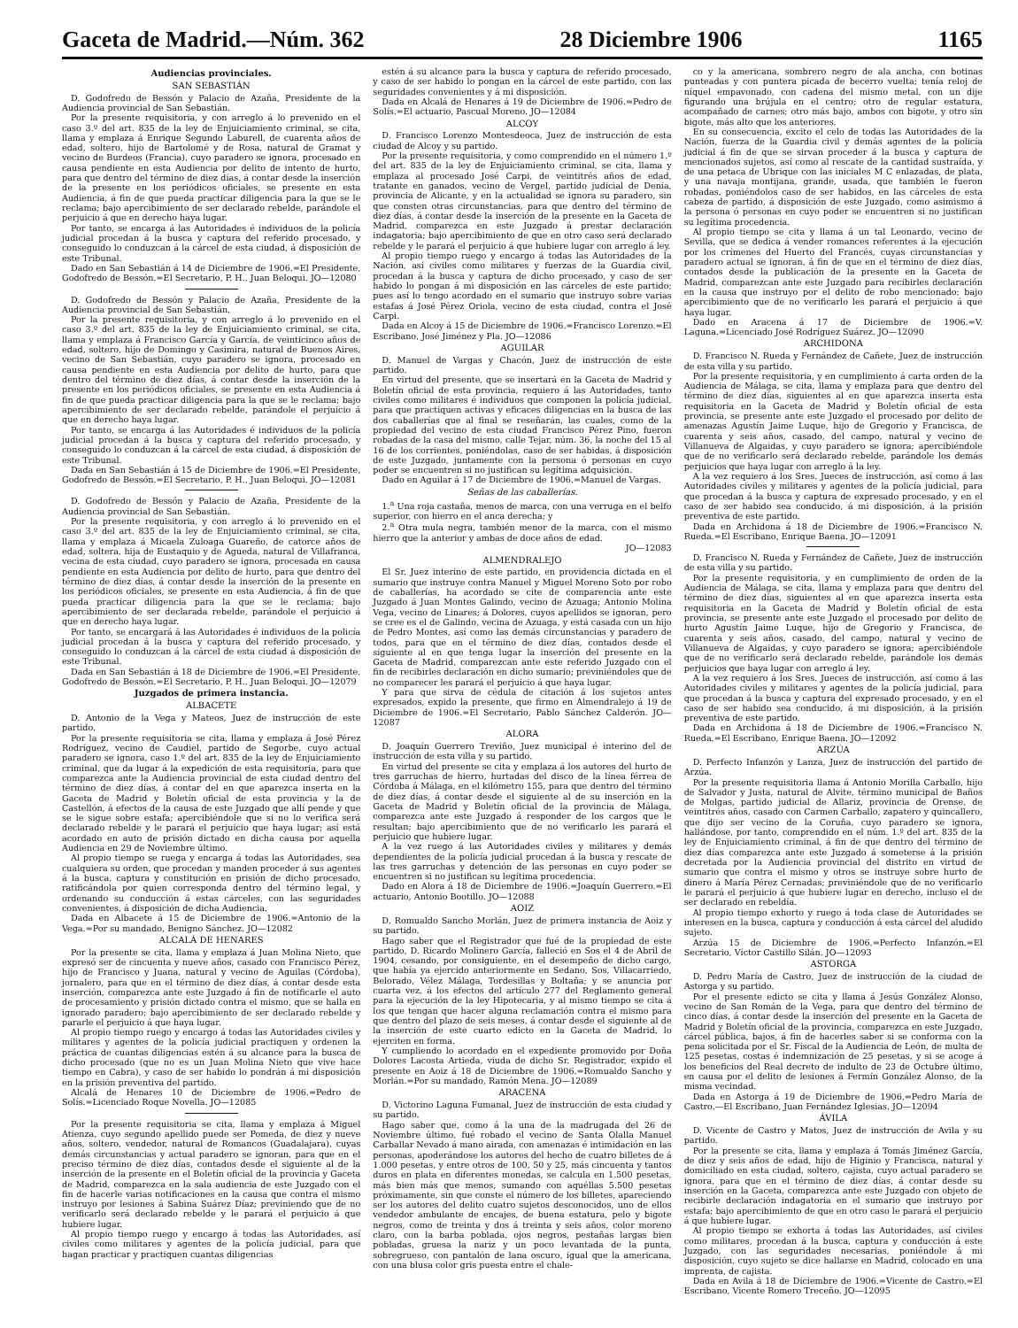Gaceta de Madrid.—Núm. 362 28 Diciembre 1906 1165
Audiencias provinciales.
SAN SEBASTIÁN
D. Godofredo de Bessón y Palacio de Azaña, Presidente de la Audiencia provincial de San Sebastián.
Por la presente requisitoria, y con arreglo á lo prevenido en el caso 3.º del art. 835 de la ley de Enjuiciamiento criminal, se cita, llama y emplaza á Enrique Segundo Laburell, de cuarenta años de edad, soltero, hijo de Bartolomé y de Rosa, natural de Gramat y vecino de Burdeos (Francia), cuyo paradero se ignora, procesado en causa pendiente en esta Audiencia por delito de intento de hurto, para que dentro del término de diez días, á contar desde la inserción de la presente en los periódicos oficiales, se presente en esta Audiencia, á fin de que pueda practicar diligencia para la que se le reclama; bajo apercibimiento de ser declarado rebelde, parándole el perjuicio á que en derecho haya lugar.
Por tanto, se encarga á las Autoridades é individuos de la policía judicial procedan á la busca y captura del referido procesado, y conseguido lo conduzcan á la cárcel de esta ciudad, á disposición de este Tribunal.
Dado en San Sebastián á 14 de Diciembre de 1906.=El Presidente, Godofredo de Bessón.=El Secretario, P. H., Juan Beloqui. JO—12080
D. Godofredo de Bessón y Palacio de Azaña, Presidente de la Audiencia provincial de San Sebastián.
Por la presente requisitoria, y con arreglo á lo prevenido en el caso 3.º del art. 835 de la ley de Enjuiciamiento criminal, se cita, llama y emplaza á Francisco García y García, de veinticinco años de edad, soltero, hijo de Domingo y Casimira, natural de Buenos Aires, vecino de San Sebastián, cuyo paradero se ignora, procesado en causa pendiente en esta Audiencia por delito de hurto, para que dentro del término de diez días, á contar desde la inserción de la presente en los periódicos oficiales, se presente en esta Audiencia á fin de que pueda practicar diligencia para la que se le reclama; bajo apercibimiento de ser declarado rebelde, parándole el perjuicio á que en derecho haya lugar.
Por tanto, se encarga á las Autoridades é individuos de la policía judicial procedan á la busca y captura del referido procesado, y conseguido lo conduzcan á la cárcel de esta ciudad, á disposición de este Tribunal.
Dada en San Sebastián á 15 de Diciembre de 1906.=El Presidente, Godofredo de Bessón.=El Secretario, P. H., Juan Beloqui. JO—12081
D. Godofredo de Bessón y Palacio de Azaña, Presidente de la Audiencia provincial de San Sebastián.
Por la presente requisitoria, y con arreglo á lo prevenido en el caso 3.º del art. 835 de la ley de Enjuiciamiento criminal, se cita, llama y emplaza á Micaela Zuloaga Guareño, de catorce años de edad, soltera, hija de Eustaquio y de Agueda, natural de Villafranca, vecina de esta ciudad, cuyo paradero se ignora, procesada en causa pendiente en esta Audiencia por delito de hurto, para que dentro del término de diez días, á contar desde la inserción de la presente en los periódicos oficiales, se presente en esta Audiencia, á fin de que pueda practicar diligencia para la que se le reclama; bajo apercibimiento de ser declarada rebelde, parándole el perjuicio á que en derecho haya lugar.
Por tanto, se encargará á las Autoridades é individuos de la policía judicial procedan á la busca y captura del referido procesado, y conseguido lo conduzcan á la cárcel de esta ciudad á disposición de este Tribunal.
Dada en San Sebastián á 18 de Diciembre de 1906.=El Presidente, Godofredo de Bessón.=El Secretario, P. H., Juan Beloqui. JO—12079
Juzgados de primera instancia.
ALBACETE
D. Antonio de la Vega y Mateos, Juez de instrucción de este partido.
Por la presente requisitoria se cita, llama y emplaza á José Pérez Rodríguez, vecino de Caudiel, partido de Segorbe, cuyo actual paradero se ignora, caso 1.º del art. 835 de la ley de Enjuiciamiento criminal, que da lugar á la expedición de esta requisitoria, para que comparezca ante la Audiencia provincial de esta ciudad dentro del término de diez días, á contar del en que aparezca inserta en la Gaceta de Madrid y Boletín oficial de esta provincia y la de Castellón, á efectos de la causa de este Juzgado que allí pende y que se le sigue sobre estafa; apercibiéndole que si no lo verifica será declarado rebelde y le parará el perjuicio que haya lugar; así está acordado en auto de prisión dictado en dicha causa por aquella Audiencia en 29 de Noviembre último.
Al propio tiempo se ruega y encarga á todas las Autoridades, sea cualquiera su orden, que procedan y manden proceder á sus agentes á la busca, captura y constitución en prisión de dicho procesado, ratificándola por quien corresponda dentro del término legal, y ordenando su conducción á estas cárceles, con las seguridades convenientes, á disposición de dicha Audiencia.
Dada en Albacete á 15 de Diciembre de 1906.=Antonio de la Vega.=Por su mandado, Benigno Sánchez. JO—12082
ALCALÁ DE HENARES
Por la presente se cita, llama y emplaza á Juan Molina Nieto, que expresó ser de cincuenta y nueve años, casado con Francisco Pérez, hijo de Francisco y Juana, natural y vecino de Aguilas (Córdoba), jornalero, para que en el término de diez días, á contar desde esta inserción, comparezca ante este Juzgado á fin de notificarle el auto de procesamiento y prisión dictado contra el mismo, que se halla en ignorado paradero; bajo apercibimiento de ser declarado rebelde y pararle el perjuicio á que haya lugar.
Al propio tiempo ruego y encargo á todas las Autoridades civiles y militares y agentes de la policía judicial practiquen y ordenen la práctica de cuantas diligencias estén á su alcance para la busca de dicho procesado (que no es un Juan Molina Nieto que vive hace tiempo en Cabra), y caso de ser habido lo pondrán á mi disposición en la prisión preventiva del partido.
Alcalá de Henares 10 de Diciembre de 1906.=Pedro de Solís.=Licenciado Roque Novella. JO—12085
Por la presente requisitoria se cita, llama y emplaza á Miguel Atienza, cuyo segundo apellido puede ser Pomeda, de diez y nueve años, soltero, vendedor, natural de Romancos (Guadalajara), cuyas demás circunstancias y actual paradero se ignoran, para que en el preciso término de diez días, contados desde el siguiente al de la inserción de la presente en el Boletín oficial de la provincia y Gaceta de Madrid, comparezca en la sala audiencia de este Juzgado con el fin de hacerle varias notificaciones en la causa que contra el mismo instruyo por lesiones á Sabina Suárez Díaz; previniendo que de no verificarlo será declarado rebelde y le parará el perjuicio á que hubiere lugar.
Al propio tiempo ruego y encargo á todas las Autoridades, así civiles como militares y agentes de la policía judicial, para que hagan practicar y practiquen cuantas diligencias
estén á su alcance para la busca y captura de referido procesado, y caso de ser habido lo pongan en la cárcel de este partido, con las seguridades convenientes y á mi disposición.
Dada en Alcalá de Henares á 19 de Diciembre de 1906.=Pedro de Solís.=El actuario, Pascual Moreno. JO—12084
ALCOY
D. Francisco Lorenzo Montesdeoca, Juez de instrucción de esta ciudad de Alcoy y su partido.
Por la presente requisitoria, y como comprendido en el número 1.º del art. 835 de la ley de Enjuiciamiento criminal, se cita, llama y emplaza al procesado José Carpi, de veintitrés años de edad, tratante en ganados, vecino de Vergel, partido judicial de Denia, provincia de Alicante, y en la actualidad se ignora su paradero, sin que consten otras circunstancias, para que dentro del término de diez días, á contar desde la inserción de la presente en la Gaceta de Madrid, comparezca en este Juzgado á prestar declaración indagatoria; bajo apercibimiento de que en otro caso será declarado rebelde y le parará el perjuicio á que hubiere lugar con arreglo á ley.
Al propio tiempo ruego y encargo á todas las Autoridades de la Nación, así civiles como militares y fuerzas de la Guardia civil, procedan á la busca y captura de dicho procesado, y caso de ser habido lo pongan á mi disposición en las cárceles de este partido; pues así lo tengo acordado en el sumario que instruyo sobre varias estafas á José Pérez Oriola, vecino de esta ciudad, contra el José Carpi.
Dada en Alcoy á 15 de Diciembre de 1906.=Francisco Lorenzo.=El Escribano, José Jiménez y Pla. JO—12086
AGUILAR
D. Manuel de Vargas y Chacón, Juez de instrucción de este partido.
En virtud del presente, que se insertará en la Gaceta de Madrid y Boletín oficial de esta provincia, requiero á las Autoridades, tanto civiles como militares é individuos que componen la policía judicial, para que practiquen activas y eficaces diligencias en la busca de las dos caballerías que al final se reseñarán, las cuales, como de la propiedad del vecino de esta ciudad Francisco Pérez Pino, fueron robadas de la casa del mismo, calle Tejar, núm. 36, la noche del 15 al 16 de los corrientes, poniéndolas, caso de ser habidas, á disposición de este Juzgado, juntamente con la persona ó personas en cuyo poder se encuentren si no justifican su legítima adquisición.
Dado en Aguilar á 17 de Diciembre de 1906.=Manuel de Vargas.
Señas de las caballerías.
1.<sup>a</sup> Una roja castaña, menos de marca, con una verruga en el belfo superior, con hierro en el anca derecha; y
2.<sup>a</sup> Otra mula negra, también menor de la marca, con el mismo hierro que la anterior y ambas de doce años de edad.
JO—12083
ALMENDRALEJO
El Sr. Juez interino de este partido, en providencia dictada en el sumario que instruye contra Manuel y Miguel Moreno Soto por robo de caballerías, ha acordado se cite de comparencia ante este Juzgado á Juan Montes Galindo, vecino de Azuaga; Antonio Molina Vega, vecino de Linares; á Dolores, cuyos apellidos se ignoran, pero se cree es el de Galindo, vecina de Azuaga, y está casada con un hijo de Pedro Montes, así como las demás circunstancias y paradero de todos, para que en el término de diez días, contados desde el siguiente al en que tenga lugar la inserción del presente en la Gaceta de Madrid, comparezcan ante este referido Juzgado con el fin de recibirles declaración en dicho sumario; previniéndoles que de no comparecer les parará el perjuicio á que haya lugar.
Y para que sirva de cédula de citación á los sujetos antes expresados, expido la presente, que firmo en Almendralejo á 19 de Diciembre de 1906.=El Secretario, Pablo Sánchez Calderón. JO—12087
ALORA
D. Joaquín Guerrero Treviño, Juez municipal é interino del de instrucción de esta villa y su partido.
En virtud del presente se cita y emplaza á los autores del hurto de tres garruchas de hierro, hurtadas del disco de la línea férrea de Córdoba á Málaga, en el kilómetro 155, para que dentro del término de diez días, á contar desde el siguiente al de su inserción en la Gaceta de Madrid y Boletín oficial de la provincia de Málaga, comparezca ante este Juzgado á responder de los cargos que le resultan; bajo apercibimiento que de no verificarlo les parará el perjuicio que hubiere lugar.
A la vez ruego á las Autoridades civiles y militares y demás dependientes de la policía judicial procedan á la busca y rescate de las tres garruchas y detención de las personas en cuyo poder se encuentren si no justifican su legítima procedencia.
Dado en Alora á 18 de Diciembre de 1906.=Joaquín Guerrero.=El actuario, Antonio Bootillo. JO—12088
AOIZ
D. Romualdo Sancho Morlán, Juez de primera instancia de Aoiz y su partido.
Hago saber que el Registrador que fué de la propiedad de este partido, D. Ricardo Molinero García, falleció en Sos el 4 de Abril de 1904, cesando, por consiguiente, en el desempeño de dicho cargo, que había ya ejercido anteriormente en Sedano, Sos, Villacarriedo, Belorado, Vélez Málaga, Tordesillas y Boltaña; y se anuncia por cuarta vez, á los efectos del artículo 277 del Reglamento general para la ejecución de la ley Hipotecaria, y al mismo tiempo se cita á los que tengan que hacer alguna reclamación contra el mismo para que dentro del plazo de seis meses, á contar desde el siguiente al de la inserción de este cuarto edicto en la Gaceta de Madrid, lo ejerciten en forma.
Y cumpliendo lo acordado en el expediente promovido por Doña Dolores Lacosta Artieda, viuda de dicho Sr. Registrador, expido el presente en Aoiz á 18 de Diciembre de 1906.=Romualdo Sancho y Morlán.=Por su mandado, Ramón Mena. JO—12089
ARACENA
D. Victorino Laguna Fumanal, Juez de instrucción de esta ciudad y su partido.
Hago saber que, como á la una de la madrugada del 26 de Noviembre último, fué robado el vecino de Santa Olalla Manuel Carballar Nevado á mano airada, con amenazas é intimidación en las personas, apoderándose los autores del hecho de cuatro billetes de á 1.000 pesetas, y entre otros de 100, 50 y 25, más cincuenta y tantos duros en plata en diferentes monedas, se calcula en 1.500 pesetas, más bien más que menos, sumando con aquéllas 5.500 pesetas próximamente, sin que conste el número de los billetes, apareciendo ser los autores del delito cuatro sujetos desconocidos, uno de ellos vendedor ambulante de encajes, de buena estatura, pelo y bigote negros, como de treinta y dos á treinta y seis años, color moreno claro, con la barba poblada, ojos negros, pestañas largas bien pobladas, gruesa la nariz y un poco levantada de la punta, sobregrueso, con pantalón de lana oscuro, igual que la americana, con una blusa color gris puesta entre el chale-
co y la americana, sombrero negro de ala ancha, con botinas punteadas y con puntera picada de becerro vuelta; tenía reloj de níquel empavonado, con cadena del mismo metal, con un dije figurando una brújula en el centro; otro de regular estatura, acompañado de carnes; otro más bajo, ambos con bigote, y otro sin bigote, más alto que los anteriores.
En su consecuencia, excito el celo de todas las Autoridades de la Nación, fuerza de la Guardia civil y demás agentes de la policía judicial á fin de que se sirvan proceder á la busca y captura de mencionados sujetos, así como al rescate de la cantidad sustraída, y de una petaca de Ubrique con las iniciales M C enlazadas, de plata, y una navaja montijana, grande, usada, que también le fueron robadas, poniéndolos caso de ser habidos, en las cárceles de esta cabeza de partido, á disposición de este Juzgado, como asimismo á la persona ó personas en cuyo poder se encuentren si no justifican su legítima procedencia.
Al propio tiempo se cita y llama á un tal Leonardo, vecino de Sevilla, que se dedica á vender romances referentes á la ejecución por los crímenes del Huerto del Francés, cuyas circunstancias y paradero actual se ignoran, á fin de que en el término de diez días, contados desde la publicación de la presente en la Gaceta de Madrid, comparezcan ante este Juzgado para recibirles declaración en la causa que instruyo por el delito de robo mencionado; bajo apercibimiento que de no verificarlo les parará el perjuicio á que haya lugar.
Dado en Aracena á 17 de Diciembre de 1906.=V. Laguna.=Licenciado José Rodríguez Suárez. JO—12090
ARCHIDONA
D. Francisco N. Rueda y Fernández de Cañete, Juez de instrucción de esta villa y su partido.
Por la presente requisitoria, y en cumplimiento á carta orden de la Audiencia de Málaga, se cita, llama y emplaza para que dentro del término de diez días, siguientes al en que aparezca inserta esta requisitoria en la Gaceta de Madrid y Boletín oficial de esta provincia, se presente ante este Juzgado el procesado por delito de amenazas Agustín Jaime Luque, hijo de Gregorio y Francisca, de cuarenta y seis años, casado, del campo, natural y vecino de Villanueva de Algaidas, y cuyo paradero se ignora; apercibiéndole que de no verificarlo será declarado rebelde, parándole los demás perjuicios que haya lugar con arreglo á la ley.
A la vez requiero á los Sres. Jueces de instrucción, así como á las Autoridades civiles y militares y agentes de la policía judicial, para que procedan á la busca y captura de expresado procesado, y en el caso de ser habido sea conducido, á mi disposición, á la prisión preventiva de este partido.
Dada en Archidona á 18 de Diciembre de 1906.=Francisco N. Rueda.=El Escribano, Enrique Baena. JO—12091
D. Francisco N. Rueda y Fernández de Cañete, Juez de instrucción de esta villa y su partido.
Por la presente requisitoria, y en cumplimiento de orden de la Audiencia de Málaga, se cita, llama y emplaza para que dentro del término de diez días, siguientes al en que aparezca inserta esta requisitoria en la Gaceta de Madrid y Boletín oficial de esta provincia, se presente ante este Juzgado el procesado por delito de hurto Agustín Jaime Luque, hijo de Gregorio y Francisca, de cuarenta y seis años, casado, del campo, natural y vecino de Villanueva de Algaidas, y cuyo paradero se ignora; apercibiéndole que de no verificarlo será declarado rebelde, parándole los demás perjuicios que haya lugar con arreglo á ley.
A la vez requiero á los Sres. Jueces de instrucción, así como á las Autoridades civiles y militares y agentes de la policía judicial, para que procedan á la busca y captura del expresado procesado, y en el caso de ser habido sea conducido, á mi disposición, á la prisión preventiva de este partido.
Dada en Archidona á 18 de Diciembre de 1906.=Francisco N. Rueda.=El Escribano, Enrique Baena. JO—12092
ARZÚA
D. Perfecto Infanzón y Lanza, Juez de instrucción del partido de Arzúa.
Por la presente requisitoria llama á Antonio Morilla Carballo, hijo de Salvador y Justa, natural de Alvite, término municipal de Baños de Molgas, partido judicial de Allariz, provincia de Orense, de veintitrés años, casado con Carmen Carballo, zapatero y quincallero, que dijo ser vecino de la Coruña, cuyo paradero se ignora, hallándose, por tanto, comprendido en el núm. 1.º del art. 835 de la ley de Enjuiciamiento criminal, á fin de que dentro del término de diez días comparezca ante este Juzgado á someterse á la prisión decretada por la Audiencia provincial del distrito en virtud de sumario que contra el mismo y otros se instruye sobre hurto de dinero á María Pérez Cernadas; previniéndole que de no verificarlo le parará el perjuicio á que hubiere lugar en derecho, incluso el de ser declarado en rebeldía.
Al propio tiempo exhorto y ruego á toda clase de Autoridades se interesen en la busca, captura y conducción á esta cárcel del aludido sujeto.
Arzúa 15 de Diciembre de 1906.=Perfecto Infanzón.=El Secretario, Víctor Castillo Silán. JO—12093
ASTORGA
D. Pedro María de Castro, Juez de instrucción de la ciudad de Astorga y su partido.
Por el presente edicto se cita y llama á Jesús González Alonso, vecino de San Román de la Vega, para que dentro del término de cinco días, á contar desde la inserción del presente en la Gaceta de Madrid y Boletín oficial de la provincia, comparezca en este Juzgado, cárcel pública, bajos, á fin de hacerles saber si se conforma con la pena solicitada por el Sr. Fiscal de la Audiencia de León, de multa de 125 pesetas, costas é indemnización de 25 pesetas, y si se acoge á los beneficios del Real decreto de indulto de 23 de Octubre último, en causa por el delito de lesiones á Fermín González Alonso, de la misma vecindad.
Dada en Astorga á 19 de Diciembre de 1906.=Pedro María de Castro.—El Escribano, Juan Fernández Iglesias. JO—12094
ÁVILA
D. Vicente de Castro y Matos, Juez de instrucción de Avila y su partido.
Por la presente se cita, llama y emplaza á Tomás Jiménez García, de diez y seis años de edad, hijo de Higinio y Francisca, natural y domiciliado en esta ciudad, soltero, cajista, cuyo actual paradero se ignora, para que en el término de diez días, á contar desde su inserción en la Gaceta, comparezca ante este Juzgado con objeto de recibirle declaración indagatoria en el sumario que instruyo por estafa; bajo apercibimiento de que en otro caso le parará el perjuicio á que hubiere lugar.
Al propio tiempo se exhorta á todas las Autoridades, así civiles como militares, procedan á la busca, captura y conducción á este Juzgado, con las seguridades necesarias, poniéndole á mi disposición, cuyo sujeto se dice hallarse en Madrid, colocado en una imprenta, de cajista.
Dada en Avila á 18 de Diciembre de 1906.=Vicente de Castro.=El Escribano, Vicente Romero Treceño. JO—12095